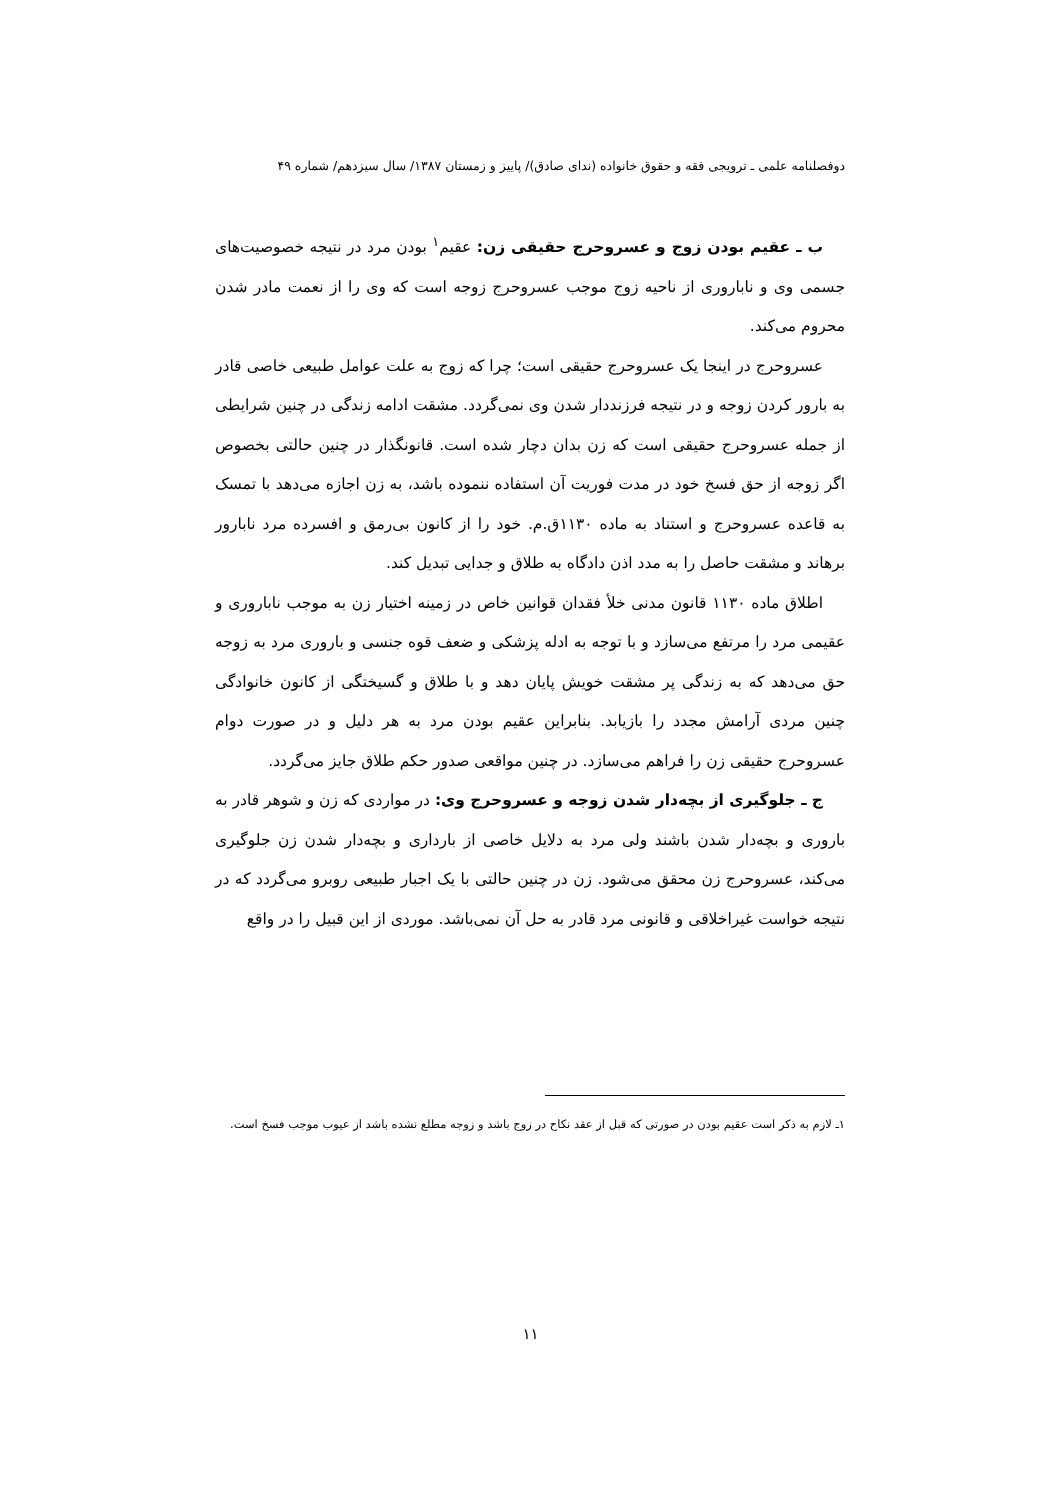دوفصلنامه علمی ـ ترویجی فقه و حقوق خانواده (ندای صادق)/ پاییز و زمستان ۱۳۸۷/ سال سیزدهم/ شماره ۴۹
ب ـ عقیم بودن زوج و عسروحرج حقیقی زن: عقیم<sup>۱</sup> بودن مرد در نتیجه خصوصیت‌های جسمی وی و ناباروری از ناحیه زوج موجب عسروحرج زوجه است که وی را از نعمت مادر شدن محروم می‌کند.
عسروحرج در اینجا یک عسروحرج حقیقی است؛ چرا که زوج به علت عوامل طبیعی خاصی قادر به بارور کردن زوجه و در نتیجه فرزنددار شدن وی نمی‌گردد. مشقت ادامه زندگی در چنین شرایطی از جمله عسروحرج حقیقی است که زن بدان دچار شده است. قانونگذار در چنین حالتی بخصوص اگر زوجه از حق فسخ خود در مدت فوریت آن استفاده ننموده باشد، به زن اجازه می‌دهد با تمسک به قاعده عسروحرج و استناد به ماده ۱۱۳۰ق.م. خود را از کانون بی‌رمق و افسرده مرد نابارور برهاند و مشقت حاصل را به مدد اذن دادگاه به طلاق و جدایی تبدیل کند.
اطلاق ماده ۱۱۳۰ قانون مدنی خلأ فقدان قوانین خاص در زمینه اختیار زن به موجب ناباروری و عقیمی مرد را مرتفع می‌سازد و با توجه به ادله پزشکی و ضعف قوه جنسی و باروری مرد به زوجه حق می‌دهد که به زندگی پر مشقت خویش پایان دهد و با طلاق و گسیختگی از کانون خانوادگی چنین مردی آرامش مجدد را بازیابد. بنابراین عقیم بودن مرد به هر دلیل و در صورت دوام عسروحرج حقیقی زن را فراهم می‌سازد. در چنین مواقعی صدور حکم طلاق جایز می‌گردد.
ج ـ جلوگیری از بچه‌دار شدن زوجه و عسروحرج وی: در مواردی که زن و شوهر قادر به باروری و بچه‌دار شدن باشند ولی مرد به دلایل خاصی از بارداری و بچه‌دار شدن زن جلوگیری می‌کند، عسروحرج زن محقق می‌شود. زن در چنین حالتی با یک اجبار طبیعی روبرو می‌گردد که در نتیجه خواست غیراخلاقی و قانونی مرد قادر به حل آن نمی‌باشد. موردی از این قبیل را در واقع
۱ـ لازم به ذکر است عقیم بودن در صورتی که قبل از عقد نکاح در زوج باشد و زوجه مطلع نشده باشد از عیوب موجب فسخ است.
۱۱